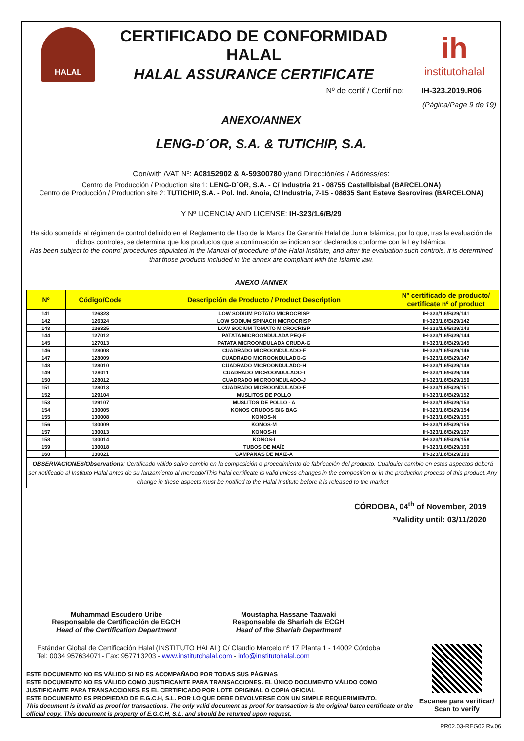HALAL
CERTIFICADO DE CONFORMIDAD HALAL
HALAL ASSURANCE CERTIFICATE
ih
institutohalal
Nº de certif / Certif no: IH-323.2019.R06
(Página/Page 9 de 19)
ANEXO/ANNEX
LENG-D´OR, S.A. & TUTICHIP, S.A.
Con/with /VAT Nº: A08152902 & A-59300780 y/and Dirección/es / Address/es:
Centro de Producción / Production site 1: LENG-D´OR, S.A. - C/ Industria 21 - 08755 Castellbisbal (BARCELONA)
Centro de Producción / Production site 2: TUTICHIP, S.A. - Pol. Ind. Anoia, C/ Industria, 7-15 - 08635 Sant Esteve Sesrovires (BARCELONA)
Y Nº LICENCIA/ AND LICENSE: IH-323/1.6/B/29
Ha sido sometida al régimen de control definido en el Reglamento de Uso de la Marca De Garantía Halal de Junta Islámica, por lo que, tras la evaluación de dichos controles, se determina que los productos que a continuación se indican son declarados conforme con la Ley Islámica.
Has been subject to the control procedures stipulated in the Manual of procedure of the Halal Institute, and after the evaluation such controls, it is determined that those products included in the annex are compliant with the Islamic law.
ANEXO /ANNEX
| Nº | Código/Code | Descripción de Producto / Product Description | Nº certificado de producto/ certificate nº of product |
| --- | --- | --- | --- |
| 141 | 126323 | LOW SODIUM POTATO MICROCRISP | IH-323/1.6/B/29/141 |
| 142 | 126324 | LOW SODIUM SPINACH MICROCRISP | IH-323/1.6/B/29/142 |
| 143 | 126325 | LOW SODIUM TOMATO MICROCRISP | IH-323/1.6/B/29/143 |
| 144 | 127012 | PATATA MICROONDULADA PEQ-F | IH-323/1.6/B/29/144 |
| 145 | 127013 | PATATA MICROONDULADA CRUDA-G | IH-323/1.6/B/29/145 |
| 146 | 128008 | CUADRADO MICROONDULADO-F | IH-323/1.6/B/29/146 |
| 147 | 128009 | CUADRADO MICROONDULADO-G | IH-323/1.6/B/29/147 |
| 148 | 128010 | CUADRADO MICROONDULADO-H | IH-323/1.6/B/29/148 |
| 149 | 128011 | CUADRADO MICROONDULADO-I | IH-323/1.6/B/29/149 |
| 150 | 128012 | CUADRADO MICROONDULADO-J | IH-323/1.6/B/29/150 |
| 151 | 128013 | CUADRADO MICROONDULADO-F | IH-323/1.6/B/29/151 |
| 152 | 129104 | MUSLITOS DE POLLO | IH-323/1.6/B/29/152 |
| 153 | 129107 | MUSLITOS DE POLLO - A | IH-323/1.6/B/29/153 |
| 154 | 130005 | KONOS CRUDOS BIG BAG | IH-323/1.6/B/29/154 |
| 155 | 130008 | KONOS-N | IH-323/1.6/B/29/155 |
| 156 | 130009 | KONOS-M | IH-323/1.6/B/29/156 |
| 157 | 130013 | KONOS-H | IH-323/1.6/B/29/157 |
| 158 | 130014 | KONOS-I | IH-323/1.6/B/29/158 |
| 159 | 130018 | TUBOS DE MAÍZ | IH-323/1.6/B/29/159 |
| 160 | 130021 | CAMPANAS DE MAIZ-A | IH-323/1.6/B/29/160 |
| OBSERVACIONES/Observations : Certificado válido salvo cambio en la composición o procedimiento de fabricación del producto. Cualquier cambio en estos aspectos deberá ser notificado al Instituto Halal antes de su lanzamiento al mercado/This halal certificate is valid unless changes in the composition or in the production process of this product. Any change in these aspects must be notified to the Halal Institute before it is released to the market | | | |
CÓRDOBA, 04<sup>th</sup> of November, 2019
*Validity until: 03/11/2020
Muhammad Escudero Uribe
Responsable de Certificación de EGCH
Head of the Certification Department
Moustapha Hassane Taawaki
Responsable de Shariah de ECGH
Head of the Shariah Department
Estándar Global de Certificación Halal (INSTITUTO HALAL) C/ Claudio Marcelo nº 17 Planta 1 - 14002 Córdoba
Tel: 0034 957634071- Fax: 957713203 - www.institutohalal.com - info@institutohalal.com
ESTE DOCUMENTO NO ES VÁLIDO SI NO ES ACOMPAÑADO POR TODAS SUS PÁGINAS
ESTE DOCUMENTO NO ES VÁLIDO COMO JUSTIFICANTE PARA TRANSACCIONES. EL ÚNICO DOCUMENTO VÁLIDO COMO JUSTIFICANTE PARA TRANSACCIONES ES EL CERTIFICADO POR LOTE ORIGINAL O COPIA OFICIAL
ESTE DOCUMENTO ES PROPIEDAD DE E.G.C.H, S.L. POR LO QUE DEBE DEVOLVERSE CON UN SIMPLE REQUERIMIENTO.
This document is invalid as proof for transactions. The only valid document as proof for transaction is the original batch certificate or the official copy. This document is property of E.G.C.H, S.L. and should be returned upon request.
Escanee para verificar/ Scan to verify
PR02.03-REG02 Rv.06